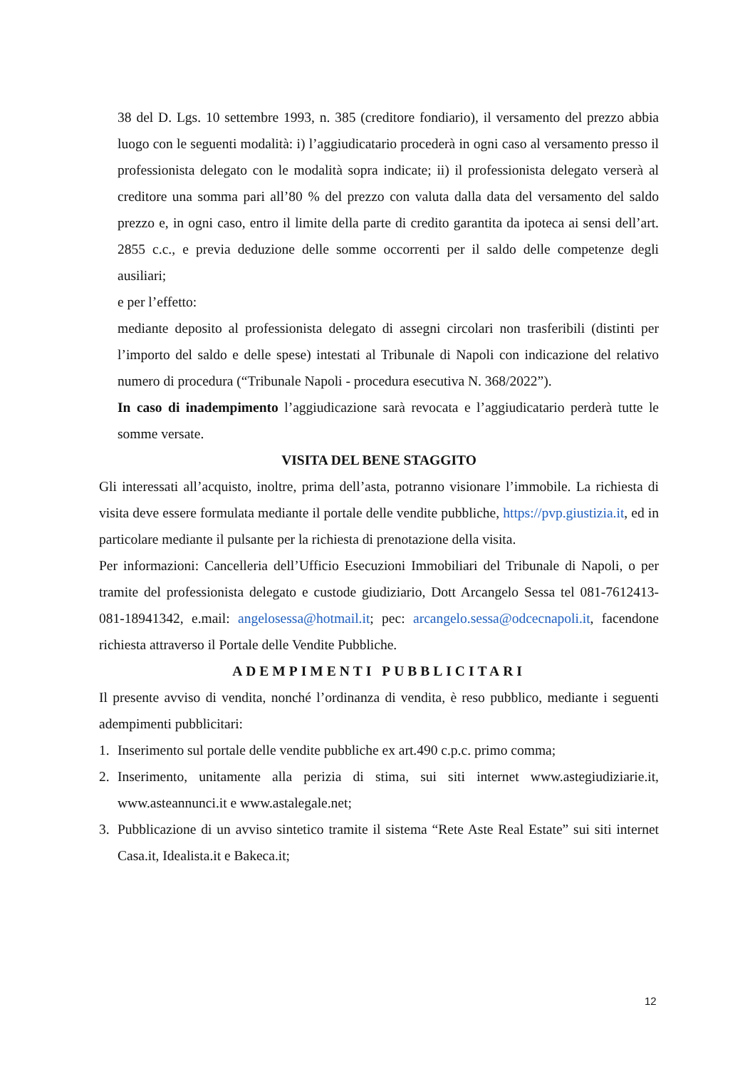38 del D. Lgs. 10 settembre 1993, n. 385 (creditore fondiario), il versamento del prezzo abbia luogo con le seguenti modalità: i) l’aggiudicatario procederà in ogni caso al versamento presso il professionista delegato con le modalità sopra indicate; ii) il professionista delegato verserà al creditore una somma pari all’80 % del prezzo con valuta dalla data del versamento del saldo prezzo e, in ogni caso, entro il limite della parte di credito garantita da ipoteca ai sensi dell’art. 2855 c.c., e previa deduzione delle somme occorrenti per il saldo delle competenze degli ausiliari;
e per l’effetto:
mediante deposito al professionista delegato di assegni circolari non trasferibili (distinti per l’importo del saldo e delle spese) intestati al Tribunale di Napoli con indicazione del relativo numero di procedura (“Tribunale Napoli - procedura esecutiva N. 368/2022”).
In caso di inadempimento l’aggiudicazione sarà revocata e l’aggiudicatario perderà tutte le somme versate.
VISITA DEL BENE STAGGITO
Gli interessati all’acquisto, inoltre, prima dell’asta, potranno visionare l’immobile. La richiesta di visita deve essere formulata mediante il portale delle vendite pubbliche, https://pvp.giustizia.it, ed in particolare mediante il pulsante per la richiesta di prenotazione della visita.
Per informazioni: Cancelleria dell’Ufficio Esecuzioni Immobiliari del Tribunale di Napoli, o per tramite del professionista delegato e custode giudiziario, Dott Arcangelo Sessa tel 081-7612413-081-18941342, e.mail: angelosessa@hotmail.it; pec: arcangelo.sessa@odcecnapoli.it, facendone richiesta attraverso il Portale delle Vendite Pubbliche.
ADEMPIMENTI PUBBLICITARI
Il presente avviso di vendita, nonché l’ordinanza di vendita, è reso pubblico, mediante i seguenti adempimenti pubblicitari:
1. Inserimento sul portale delle vendite pubbliche ex art.490 c.p.c. primo comma;
2. Inserimento, unitamente alla perizia di stima, sui siti internet www.astegiudiziarie.it, www.asteannunci.it e www.astalegale.net;
3. Pubblicazione di un avviso sintetico tramite il sistema “Rete Aste Real Estate” sui siti internet Casa.it, Idealista.it e Bakeca.it;
12